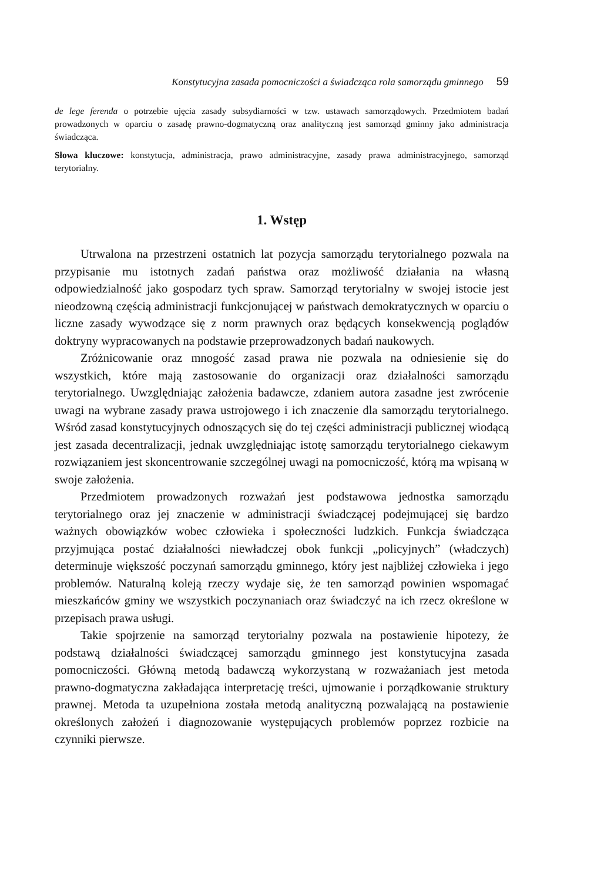Konstytucyjna zasada pomocniczości a świadcząca rola samorządu gminnego 59
de lege ferenda o potrzebie ujęcia zasady subsydiarności w tzw. ustawach samorządowych. Przedmiotem badań prowadzonych w oparciu o zasadę prawno-dogmatyczną oraz analityczną jest samorząd gminny jako administracja świadcząca.
Słowa kluczowe: konstytucja, administracja, prawo administracyjne, zasady prawa administracyjnego, samorząd terytorialny.
1. Wstęp
Utrwalona na przestrzeni ostatnich lat pozycja samorządu terytorialnego pozwala na przypisanie mu istotnych zadań państwa oraz możliwość działania na własną odpowiedzialność jako gospodarz tych spraw. Samorząd terytorialny w swojej istocie jest nieodzowną częścią administracji funkcjonującej w państwach demokratycznych w oparciu o liczne zasady wywodzące się z norm prawnych oraz będących konsekwencją poglądów doktryny wypracowanych na podstawie przeprowadzonych badań naukowych.
Zróżnicowanie oraz mnogość zasad prawa nie pozwala na odniesienie się do wszystkich, które mają zastosowanie do organizacji oraz działalności samorządu terytorialnego. Uwzględniając założenia badawcze, zdaniem autora zasadne jest zwrócenie uwagi na wybrane zasady prawa ustrojowego i ich znaczenie dla samorządu terytorialnego. Wśród zasad konstytucyjnych odnoszących się do tej części administracji publicznej wiodącą jest zasada decentralizacji, jednak uwzględniając istotę samorządu terytorialnego ciekawym rozwiązaniem jest skoncentrowanie szczególnej uwagi na pomocniczość, którą ma wpisaną w swoje założenia.
Przedmiotem prowadzonych rozważań jest podstawowa jednostka samorządu terytorialnego oraz jej znaczenie w administracji świadczącej podejmującej się bardzo ważnych obowiązków wobec człowieka i społeczności ludzkich. Funkcja świadcząca przyjmująca postać działalności niewładczej obok funkcji „policyjnych” (władczych) determinuje większość poczynań samorządu gminnego, który jest najbliżej człowieka i jego problemów. Naturalną koleją rzeczy wydaje się, że ten samorząd powinien wspomagać mieszkańców gminy we wszystkich poczynaniach oraz świadczyć na ich rzecz określone w przepisach prawa usługi.
Takie spojrzenie na samorząd terytorialny pozwala na postawienie hipotezy, że podstawą działalności świadczącej samorządu gminnego jest konstytucyjna zasada pomocniczości. Główną metodą badawczą wykorzystaną w rozważaniach jest metoda prawno-dogmatyczna zakładająca interpretację treści, ujmowanie i porządkowanie struktury prawnej. Metoda ta uzupełniona została metodą analityczną pozwalającą na postawienie określonych założeń i diagnozowanie występujących problemów poprzez rozbicie na czynniki pierwsze.